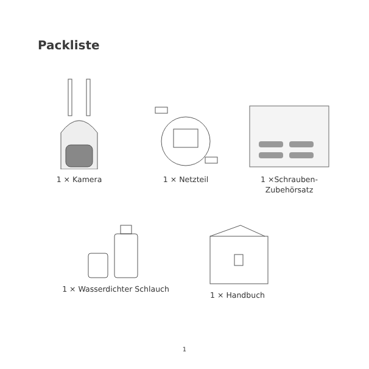Packliste
1 × Kamera
1 × Netzteil
1 ×Schrauben-
Zubehörsatz
1 × Wasserdichter Schlauch 1 × Handbuch
1